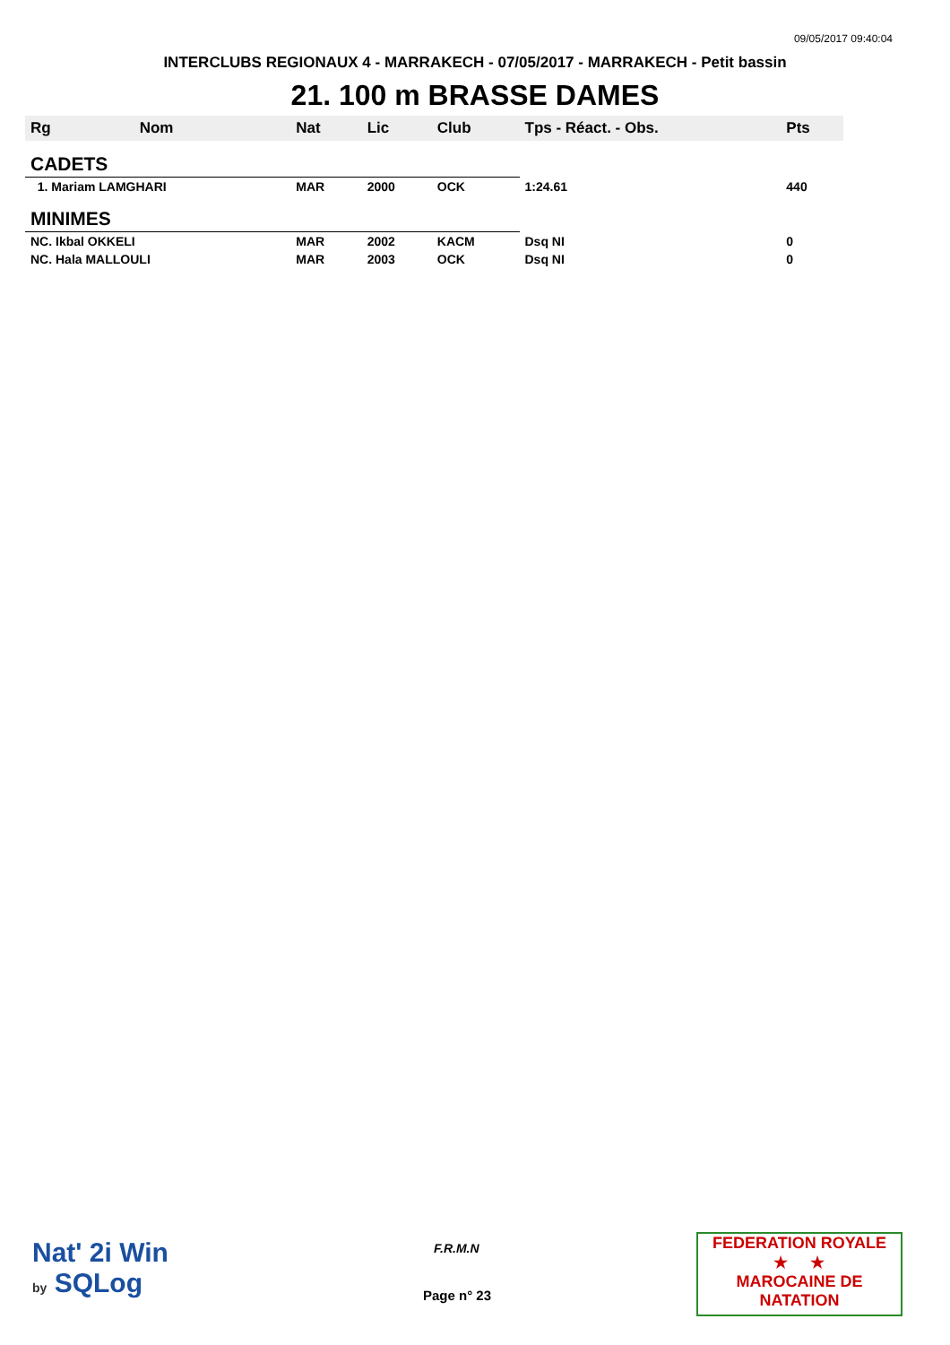09/05/2017 09:40:04
INTERCLUBS REGIONAUX 4 - MARRAKECH - 07/05/2017 - MARRAKECH - Petit bassin
21. 100 m BRASSE DAMES
| Rg | Nom | Nat | Lic | Club | Tps - Réact. - Obs. | Pts |
| --- | --- | --- | --- | --- | --- | --- |
| CADETS | | | | | | |
| 1. Mariam LAMGHARI | | MAR | 2000 | OCK | 1:24.61 | 440 |
| MINIMES | | | | | | |
| NC. Ikbal OKKELI | | MAR | 2002 | KACM | Dsq NI | 0 |
| NC. Hala MALLOULI | | MAR | 2003 | OCK | Dsq NI | 0 |
Nat' 2i Win
by SQLog
F.R.M.N
Page n° 23
FEDERATION ROYALE
★ ★
MAROCAINE DE NATATION